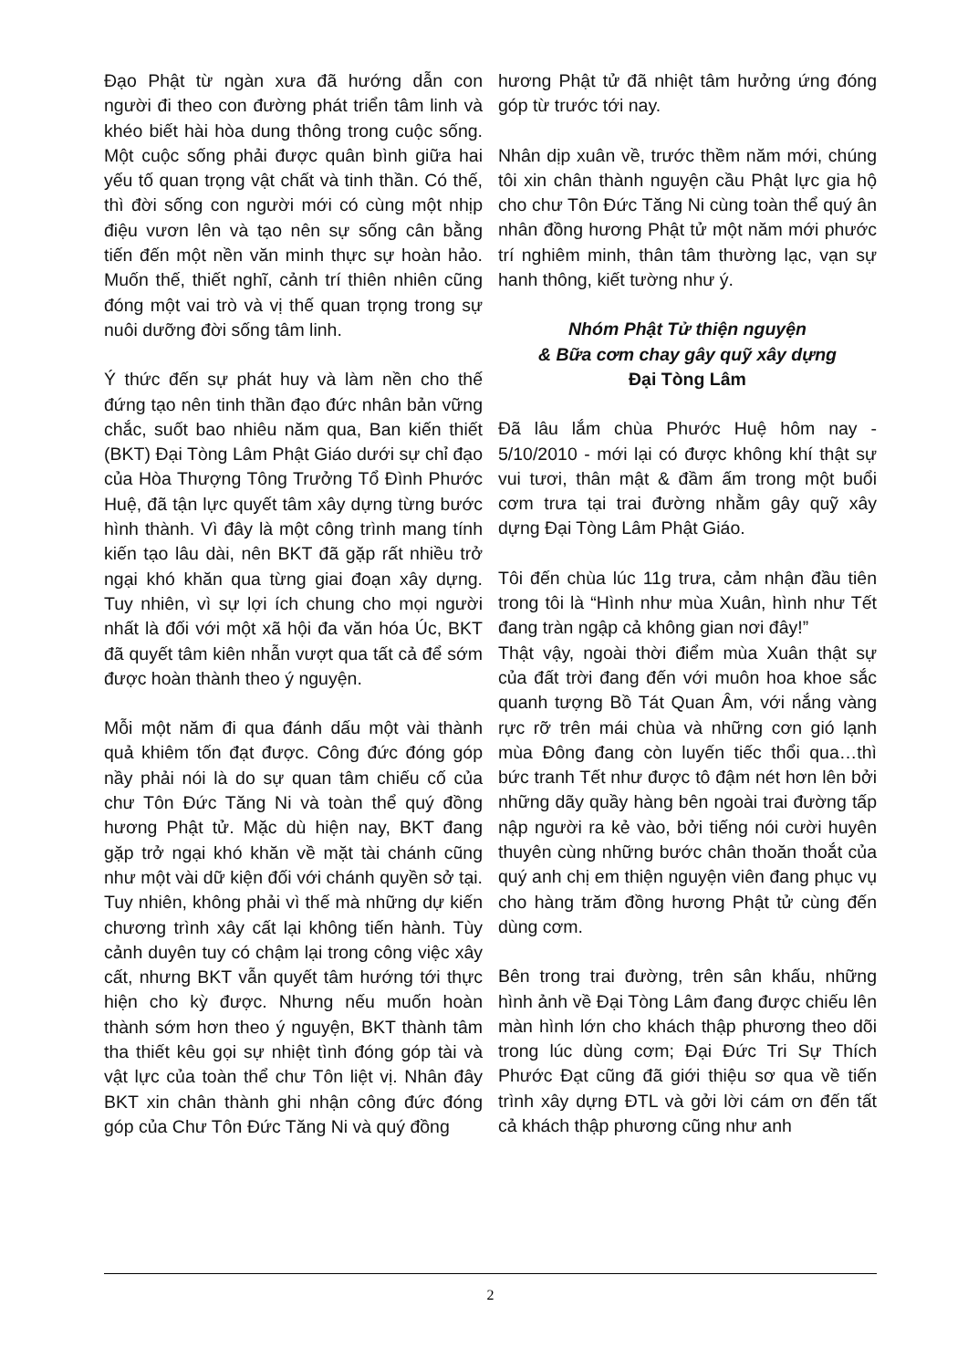Đạo Phật từ ngàn xưa đã hướng dẫn con người đi theo con đường phát triển tâm linh và khéo biết hài hòa dung thông trong cuộc sống. Một cuộc sống phải được quân bình giữa hai yếu tố quan trọng vật chất và tinh thần. Có thế, thì đời sống con người mới có cùng một nhịp điệu vươn lên và tạo nên sự sống cân bằng tiến đến một nền văn minh thực sự hoàn hảo. Muốn thế, thiết nghĩ, cảnh trí thiên nhiên cũng đóng một vai trò và vị thế quan trọng trong sự nuôi dưỡng đời sống tâm linh.
Ý thức đến sự phát huy và làm nền cho thế đứng tạo nên tinh thần đạo đức nhân bản vững chắc, suốt bao nhiêu năm qua, Ban kiến thiết (BKT) Đại Tòng Lâm Phật Giáo dưới sự chỉ đạo của Hòa Thượng Tông Trưởng Tổ Đình Phước Huệ, đã tận lực quyết tâm xây dựng từng bước hình thành. Vì đây là một công trình mang tính kiến tạo lâu dài, nên BKT đã gặp rất nhiều trở ngại khó khăn qua từng giai đoạn xây dựng. Tuy nhiên, vì sự lợi ích chung cho mọi người nhất là đối với một xã hội đa văn hóa Úc, BKT đã quyết tâm kiên nhẫn vượt qua tất cả để sớm được hoàn thành theo ý nguyện.
Mỗi một năm đi qua đánh dấu một vài thành quả khiêm tốn đạt được. Công đức đóng góp nầy phải nói là do sự quan tâm chiếu cố của chư Tôn Đức Tăng Ni và toàn thể quý đồng hương Phật tử. Mặc dù hiện nay, BKT đang gặp trở ngại khó khăn về mặt tài chánh cũng như một vài dữ kiện đối với chánh quyền sở tại. Tuy nhiên, không phải vì thế mà những dự kiến chương trình xây cất lại không tiến hành. Tùy cảnh duyên tuy có chậm lại trong công việc xây cất, nhưng BKT vẫn quyết tâm hướng tới thực hiện cho kỳ được. Nhưng nếu muốn hoàn thành sớm hơn theo ý nguyện, BKT thành tâm tha thiết kêu gọi sự nhiệt tình đóng góp tài và vật lực của toàn thể chư Tôn liệt vị. Nhân đây BKT xin chân thành ghi nhận công đức đóng góp của Chư Tôn Đức Tăng Ni và quý đồng
hương Phật tử đã nhiệt tâm hưởng ứng đóng góp từ trước tới nay.
Nhân dịp xuân về, trước thềm năm mới, chúng tôi xin chân thành nguyện cầu Phật lực gia hộ cho chư Tôn Đức Tăng Ni cùng toàn thể quý ân nhân đồng hương Phật tử một năm mới phước trí nghiêm minh, thân tâm thường lạc, vạn sự hanh thông, kiết tường như ý.
Nhóm Phật Tử thiện nguyện
& Bữa cơm chay gây quỹ xây dựng
Đại Tòng Lâm
Đã lâu lắm chùa Phước Huệ hôm nay - 5/10/2010 - mới lại có được không khí thật sự vui tươi, thân mật & đầm ấm trong một buổi cơm trưa tại trai đường nhằm gây quỹ xây dựng Đại Tòng Lâm Phật Giáo.
Tôi đến chùa lúc 11g trưa, cảm nhận đầu tiên trong tôi là “Hình như mùa Xuân, hình như Tết đang tràn ngập cả không gian nơi đây!”
Thật vậy, ngoài thời điểm mùa Xuân thật sự của đất trời đang đến với muôn hoa khoe sắc quanh tượng Bồ Tát Quan Âm, với nắng vàng rực rỡ trên mái chùa và những cơn gió lạnh mùa Đông đang còn luyến tiếc thổi qua…thì bức tranh Tết như được tô đậm nét hơn lên bởi những dãy quầy hàng bên ngoài trai đường tấp nập người ra kẻ vào, bởi tiếng nói cười huyên thuyên cùng những bước chân thoăn thoắt của quý anh chị em thiện nguyện viên đang phục vụ cho hàng trăm đồng hương Phật tử cùng đến dùng cơm.
Bên trong trai đường, trên sân khấu, những hình ảnh về Đại Tòng Lâm đang được chiếu lên màn hình lớn cho khách thập phương theo dõi trong lúc dùng cơm; Đại Đức Tri Sự Thích Phước Đạt cũng đã giới thiệu sơ qua về tiến trình xây dựng ĐTL và gởi lời cám ơn đến tất cả khách thập phương cũng như anh
2